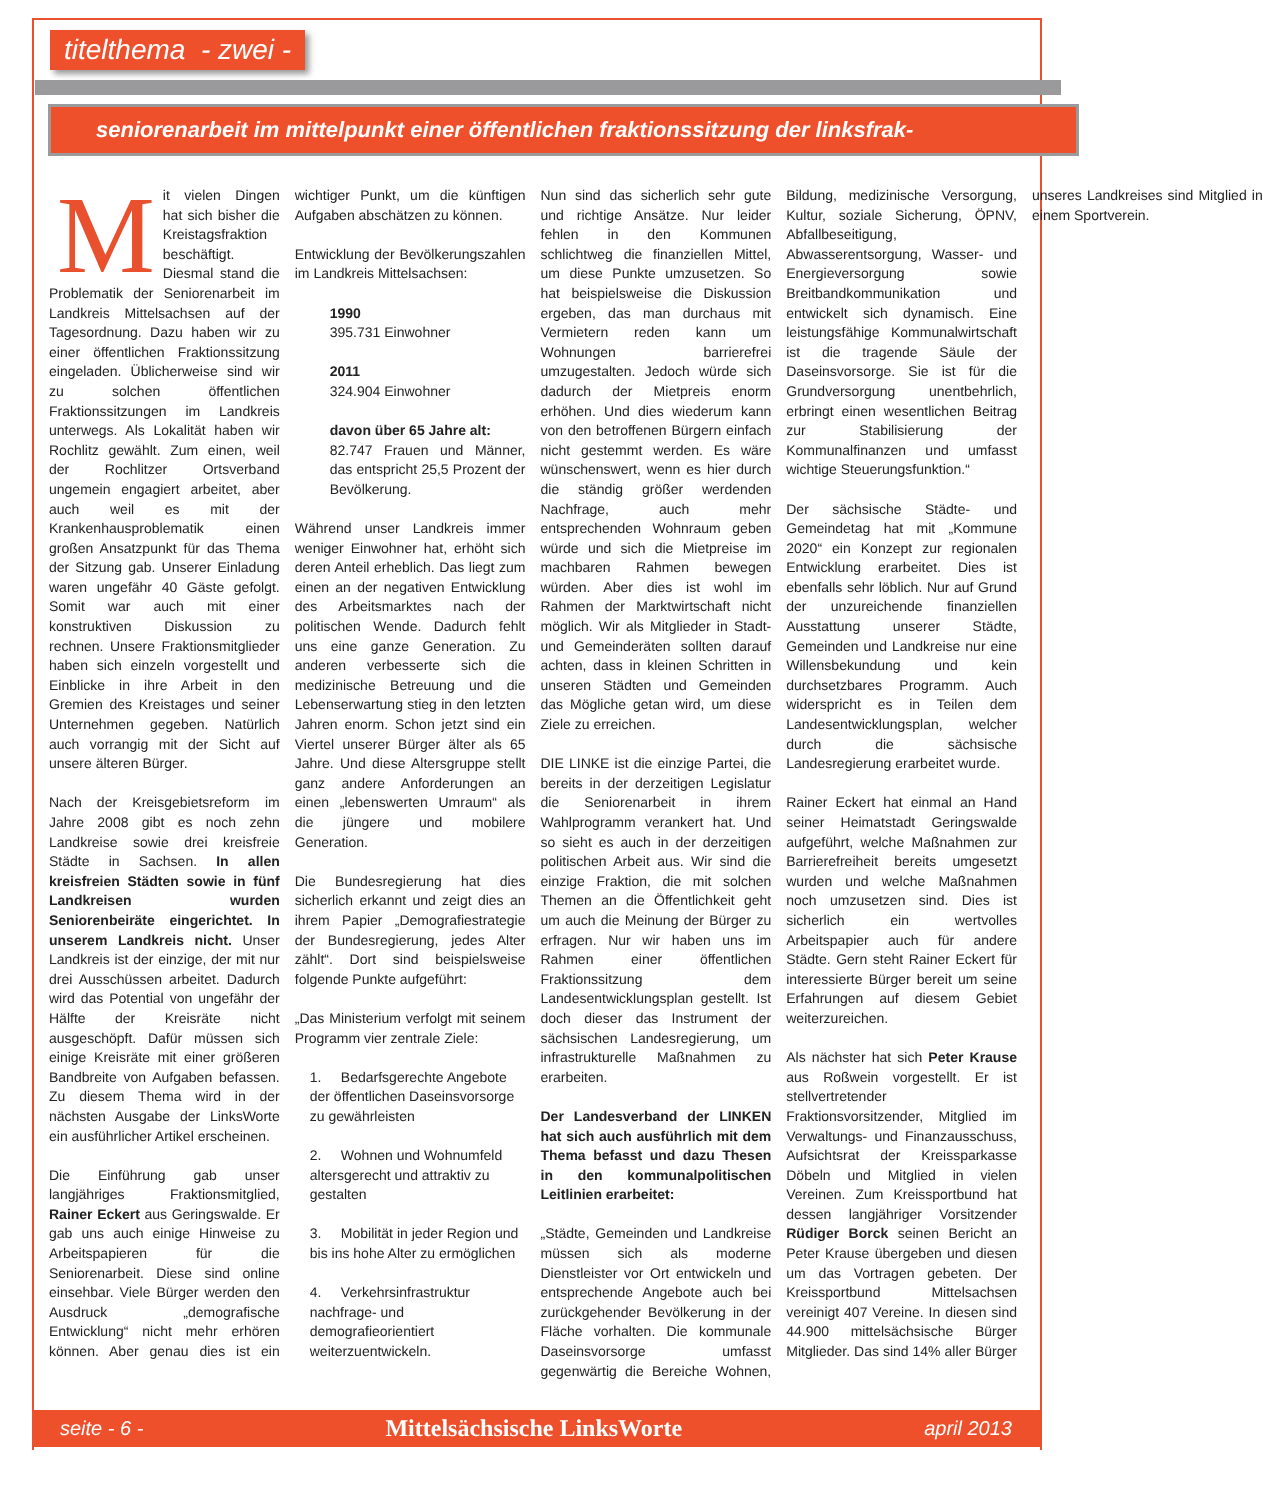titelthema - zwei -
seniorenarbeit im mittelpunkt einer öffentlichen fraktionssitzung der linksfrak-
Mit vielen Dingen hat sich bisher die Kreistagsfraktion beschäftigt. Diesmal stand die Problematik der Seniorenarbeit im Landkreis Mittelsachsen auf der Tagesordnung. Dazu haben wir zu einer öffentlichen Fraktionssitzung eingeladen. Üblicherweise sind wir zu solchen öffentlichen Fraktionssitzungen im Landkreis unterwegs. Als Lokalität haben wir Rochlitz gewählt. Zum einen, weil der Rochlitzer Ortsverband ungemein engagiert arbeitet, aber auch weil es mit der Krankenhausproblematik einen großen Ansatzpunkt für das Thema der Sitzung gab. Unserer Einladung waren ungefähr 40 Gäste gefolgt. Somit war auch mit einer konstruktiven Diskussion zu rechnen. Unsere Fraktionsmitglieder haben sich einzeln vorgestellt und Einblicke in ihre Arbeit in den Gremien des Kreistages und seiner Unternehmen gegeben. Natürlich auch vorrangig mit der Sicht auf unsere älteren Bürger.
Nach der Kreisgebietsreform im Jahre 2008 gibt es noch zehn Landkreise sowie drei kreisfreie Städte in Sachsen. In allen kreisfreien Städten sowie in fünf Landkreisen wurden Seniorenbeiräte eingerichtet. In unserem Landkreis nicht. Unser Landkreis ist der einzige, der mit nur drei Ausschüssen arbeitet. Dadurch wird das Potential von ungefähr der Hälfte der Kreisräte nicht ausgeschöpft. Dafür müssen sich einige Kreisräte mit einer größeren Bandbreite von Aufgaben befassen. Zu diesem Thema wird in der nächsten Ausgabe der LinksWorte ein ausführlicher Artikel erscheinen.
Die Einführung gab unser langjähriges Fraktionsmitglied, Rainer Eckert aus Geringswalde. Er gab uns auch einige Hinweise zu Arbeitspapieren für die Seniorenarbeit. Diese sind online einsehbar. Viele Bürger werden den Ausdruck „demografische Entwicklung“ nicht mehr erhören können. Aber genau dies ist ein wichtiger Punkt, um die künftigen Aufgaben abschätzen zu können.
Entwicklung der Bevölkerungszahlen im Landkreis Mittelsachsen:
1990
395.731 Einwohner
2011
324.904 Einwohner
davon über 65 Jahre alt:
82.747 Frauen und Männer, das entspricht 25,5 Prozent der Bevölkerung.
Während unser Landkreis immer weniger Einwohner hat, erhöht sich deren Anteil erheblich. Das liegt zum einen an der negativen Entwicklung des Arbeitsmarktes nach der politischen Wende. Dadurch fehlt uns eine ganze Generation. Zu anderen verbesserte sich die medizinische Betreuung und die Lebenserwartung stieg in den letzten Jahren enorm. Schon jetzt sind ein Viertel unserer Bürger älter als 65 Jahre. Und diese Altersgruppe stellt ganz andere Anforderungen an einen „lebenswerten Umraum“ als die jüngere und mobilere Generation.
Die Bundesregierung hat dies sicherlich erkannt und zeigt dies an ihrem Papier „Demografiestrategie der Bundesregierung, jedes Alter zählt“. Dort sind beispielsweise folgende Punkte aufgeführt:
„Das Ministerium verfolgt mit seinem Programm vier zentrale Ziele:
1. Bedarfsgerechte Angebote der öffentlichen Daseinsvorsorge zu gewährleisten
2. Wohnen und Wohnumfeld altersgerecht und attraktiv zu gestalten
3. Mobilität in jeder Region und bis ins hohe Alter zu ermöglichen
4. Verkehrsinfrastruktur nachfrage- und demografieorientiert weiterzuentwickeln.
Nun sind das sicherlich sehr gute und richtige Ansätze. Nur leider fehlen in den Kommunen schlichtweg die finanziellen Mittel, um diese Punkte umzusetzen. So hat beispielsweise die Diskussion ergeben, das man durchaus mit Vermietern reden kann um Wohnungen barrierefrei umzugestalten. Jedoch würde sich dadurch der Mietpreis enorm erhöhen. Und dies wiederum kann von den betroffenen Bürgern einfach nicht gestemmt werden. Es wäre wünschenswert, wenn es hier durch die ständig größer werdenden Nachfrage, auch mehr entsprechenden Wohnraum geben würde und sich die Mietpreise im machbaren Rahmen bewegen würden. Aber dies ist wohl im Rahmen der Marktwirtschaft nicht möglich. Wir als Mitglieder in Stadt- und Gemeinderäten sollten darauf achten, dass in kleinen Schritten in unseren Städten und Gemeinden das Mögliche getan wird, um diese Ziele zu erreichen.
DIE LINKE ist die einzige Partei, die bereits in der derzeitigen Legislatur die Seniorenarbeit in ihrem Wahlprogramm verankert hat. Und so sieht es auch in der derzeitigen politischen Arbeit aus. Wir sind die einzige Fraktion, die mit solchen Themen an die Öffentlichkeit geht um auch die Meinung der Bürger zu erfragen. Nur wir haben uns im Rahmen einer öffentlichen Fraktionssitzung dem Landesentwicklungsplan gestellt. Ist doch dieser das Instrument der sächsischen Landesregierung, um infrastrukturelle Maßnahmen zu erarbeiten.
Der Landesverband der LINKEN hat sich auch ausführlich mit dem Thema befasst und dazu Thesen in den kommunalpolitischen Leitlinien erarbeitet:
„Städte, Gemeinden und Landkreise müssen sich als moderne Dienstleister vor Ort entwickeln und entsprechende Angebote auch bei zurückgehender Bevölkerung in der Fläche vorhalten. Die kommunale Daseinsvorsorge umfasst gegenwärtig die Bereiche Wohnen, Bildung, medizinische Versorgung, Kultur, soziale Sicherung, ÖPNV, Abfallbeseitigung, Abwasserentsorgung, Wasser- und Energieversorgung sowie Breitbandkommunikation und entwickelt sich dynamisch. Eine leistungsfähige Kommunalwirtschaft ist die tragende Säule der Daseinsvorsorge. Sie ist für die Grundversorgung unentbehrlich, erbringt einen wesentlichen Beitrag zur Stabilisierung der Kommunalfinanzen und umfasst wichtige Steuerungsfunktion.“
Der sächsische Städte- und Gemeindetag hat mit „Kommune 2020“ ein Konzept zur regionalen Entwicklung erarbeitet. Dies ist ebenfalls sehr löblich. Nur auf Grund der unzureichende finanziellen Ausstattung unserer Städte, Gemeinden und Landkreise nur eine Willensbekundung und kein durchsetzbares Programm. Auch widerspricht es in Teilen dem Landesentwicklungsplan, welcher durch die sächsische Landesregierung erarbeitet wurde.
Rainer Eckert hat einmal an Hand seiner Heimatstadt Geringswalde aufgeführt, welche Maßnahmen zur Barrierefreiheit bereits umgesetzt wurden und welche Maßnahmen noch umzusetzen sind. Dies ist sicherlich ein wertvolles Arbeitspapier auch für andere Städte. Gern steht Rainer Eckert für interessierte Bürger bereit um seine Erfahrungen auf diesem Gebiet weiterzureichen.
Als nächster hat sich Peter Krause aus Roßwein vorgestellt. Er ist stellvertretender Fraktionsvorsitzender, Mitglied im Verwaltungs- und Finanzausschuss, Aufsichtsrat der Kreissparkasse Döbeln und Mitglied in vielen Vereinen. Zum Kreissportbund hat dessen langjähriger Vorsitzender Rüdiger Borck seinen Bericht an Peter Krause übergeben und diesen um das Vortragen gebeten. Der Kreissportbund Mittelsachsen vereinigt 407 Vereine. In diesen sind 44.900 mittelsächsische Bürger Mitglieder. Das sind 14% aller Bürger unseres Landkreises sind Mitglied in einem Sportverein.
seite - 6 - Mittelsächsische LinksWorte april 2013